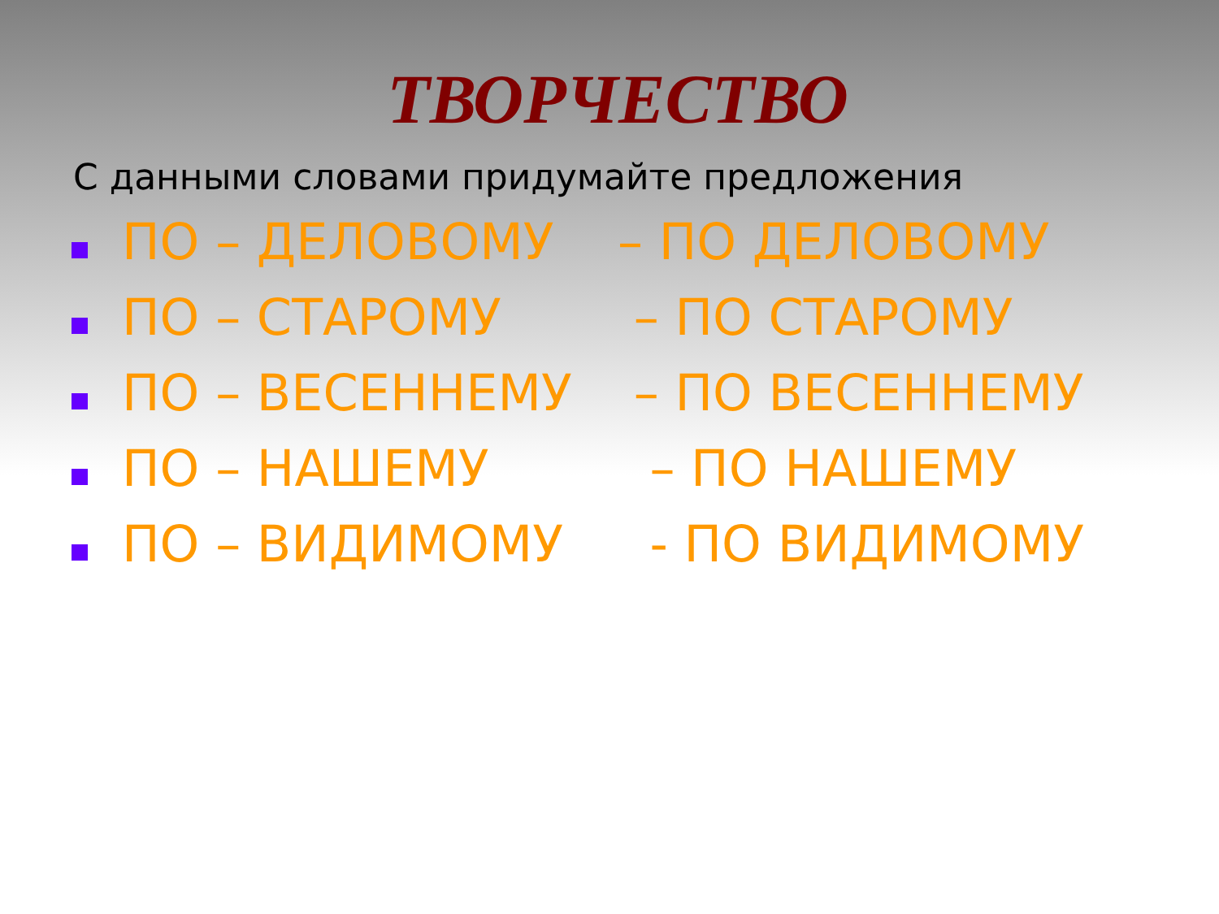ТВОРЧЕСТВО
С данными словами придумайте предложения
ПО – ДЕЛОВОМУ – ПО ДЕЛОВОМУ
ПО – СТАРОМУ – ПО СТАРОМУ
ПО – ВЕСЕННЕМУ – ПО ВЕСЕННЕМУ
ПО – НАШЕМУ – ПО НАШЕМУ
ПО – ВИДИМОМУ - ПО ВИДИМОМУ